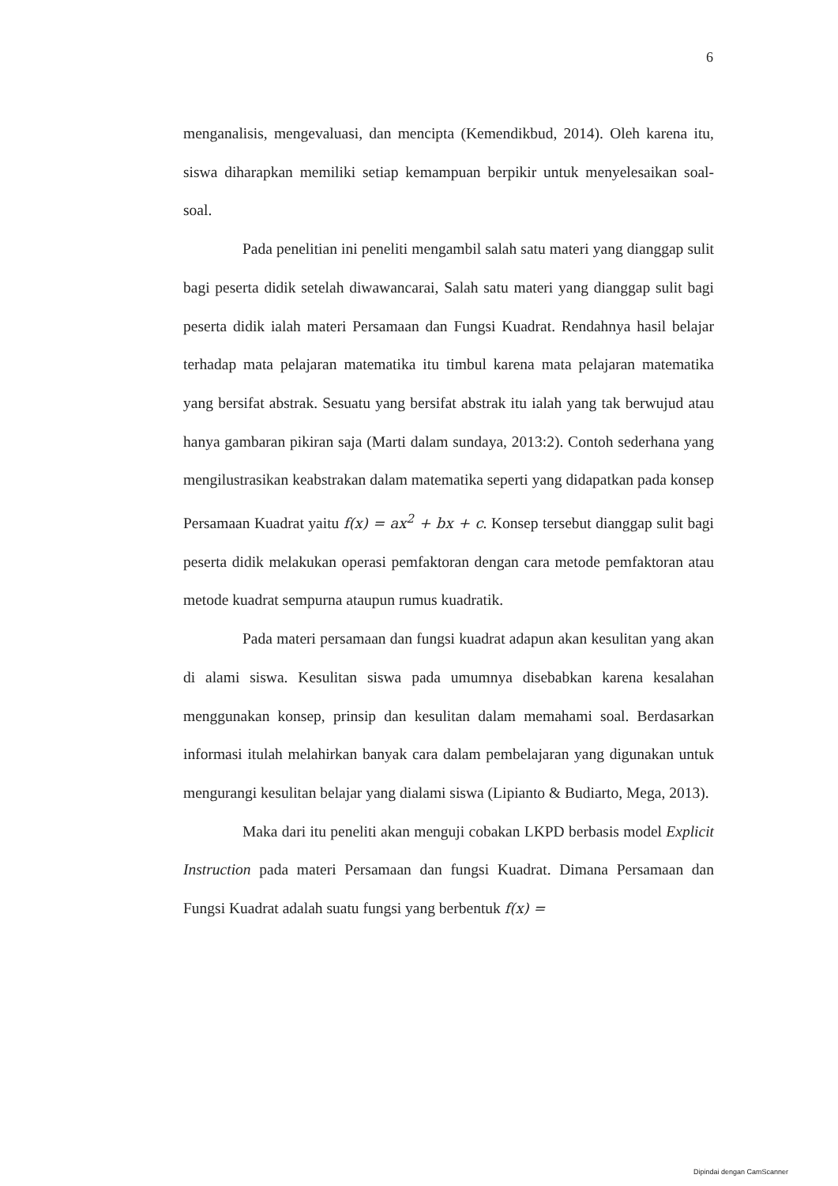6
menganalisis, mengevaluasi, dan mencipta (Kemendikbud, 2014). Oleh karena itu, siswa diharapkan memiliki setiap kemampuan berpikir untuk menyelesaikan soal-soal.
Pada penelitian ini peneliti mengambil salah satu materi yang dianggap sulit bagi peserta didik setelah diwawancarai, Salah satu materi yang dianggap sulit bagi peserta didik ialah materi Persamaan dan Fungsi Kuadrat. Rendahnya hasil belajar terhadap mata pelajaran matematika itu timbul karena mata pelajaran matematika yang bersifat abstrak. Sesuatu yang bersifat abstrak itu ialah yang tak berwujud atau hanya gambaran pikiran saja (Marti dalam sundaya, 2013:2). Contoh sederhana yang mengilustrasikan keabstrakan dalam matematika seperti yang didapatkan pada konsep Persamaan Kuadrat yaitu f(x) = ax<sup>2</sup> + bx + c. Konsep tersebut dianggap sulit bagi peserta didik melakukan operasi pemfaktoran dengan cara metode pemfaktoran atau metode kuadrat sempurna ataupun rumus kuadratik.
Pada materi persamaan dan fungsi kuadrat adapun akan kesulitan yang akan di alami siswa. Kesulitan siswa pada umumnya disebabkan karena kesalahan menggunakan konsep, prinsip dan kesulitan dalam memahami soal. Berdasarkan informasi itulah melahirkan banyak cara dalam pembelajaran yang digunakan untuk mengurangi kesulitan belajar yang dialami siswa (Lipianto & Budiarto, Mega, 2013).
Maka dari itu peneliti akan menguji cobakan LKPD berbasis model Explicit Instruction pada materi Persamaan dan fungsi Kuadrat. Dimana Persamaan dan Fungsi Kuadrat adalah suatu fungsi yang berbentuk f(x) =
Dipindai dengan CamScanner